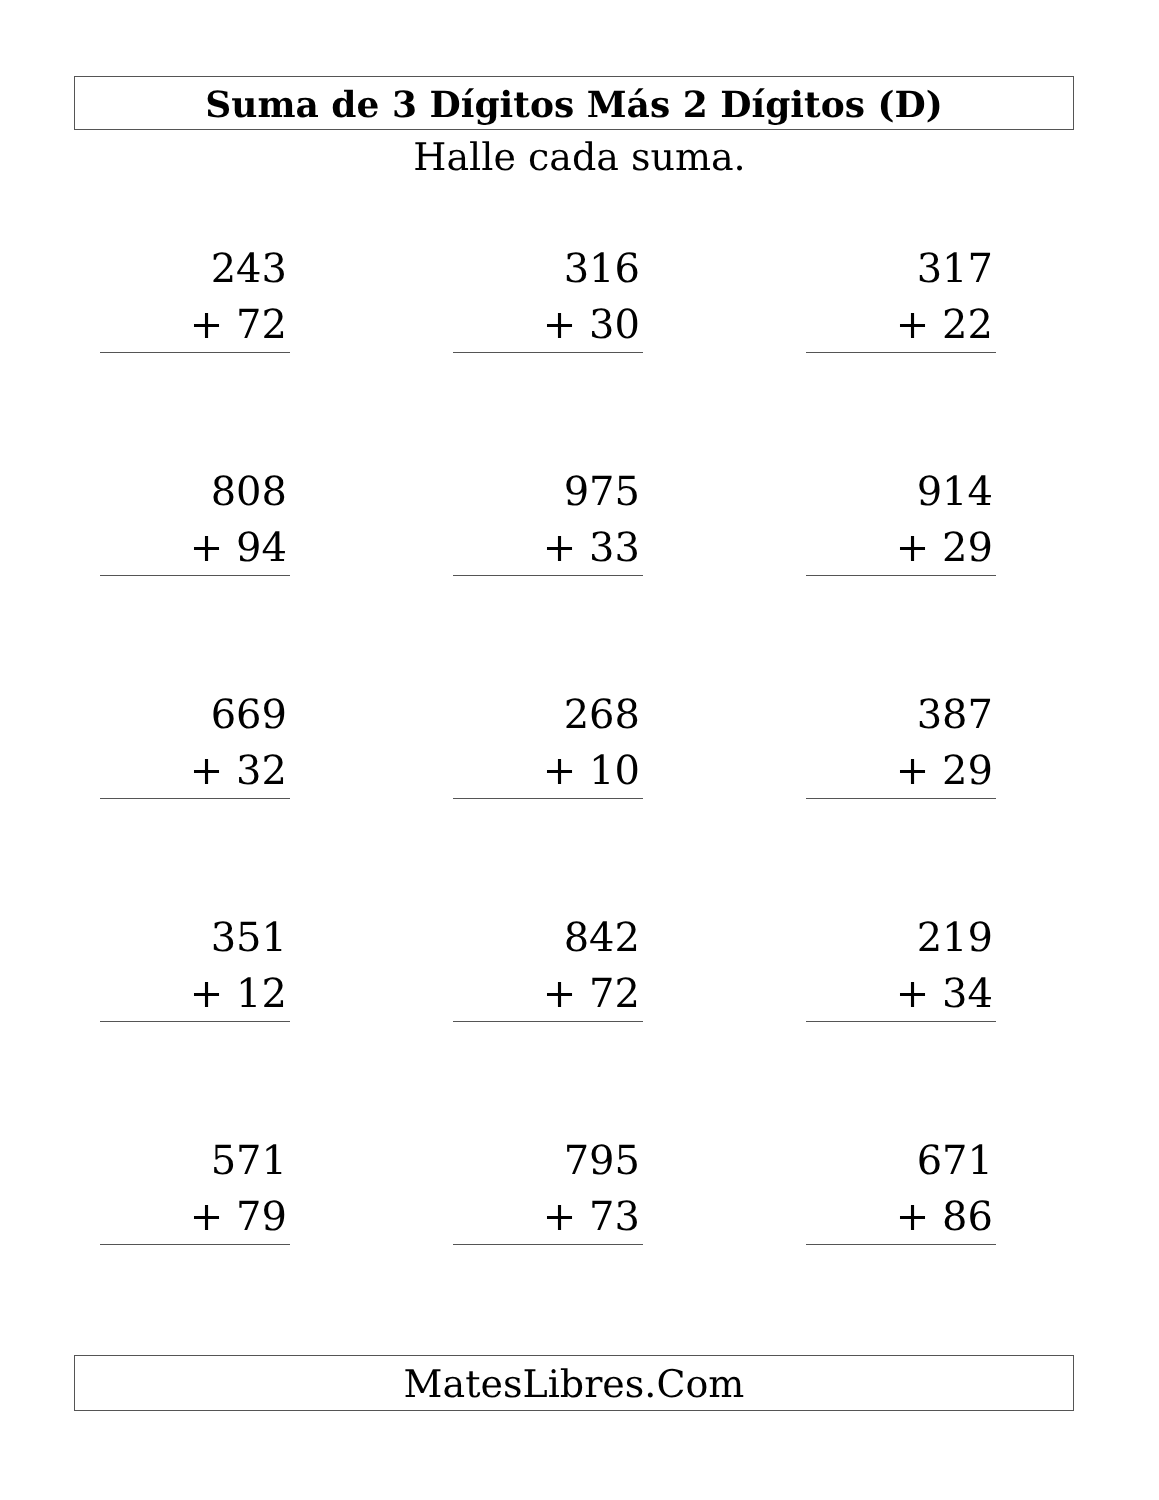Suma de 3 Dígitos Más 2 Dígitos (D)
Halle cada suma.
| 243 + 72 | 316 + 30 | 317 + 22 |
| 808 + 94 | 975 + 33 | 914 + 29 |
| 669 + 32 | 268 + 10 | 387 + 29 |
| 351 + 12 | 842 + 72 | 219 + 34 |
| 571 + 79 | 795 + 73 | 671 + 86 |
MatesLibres.Com